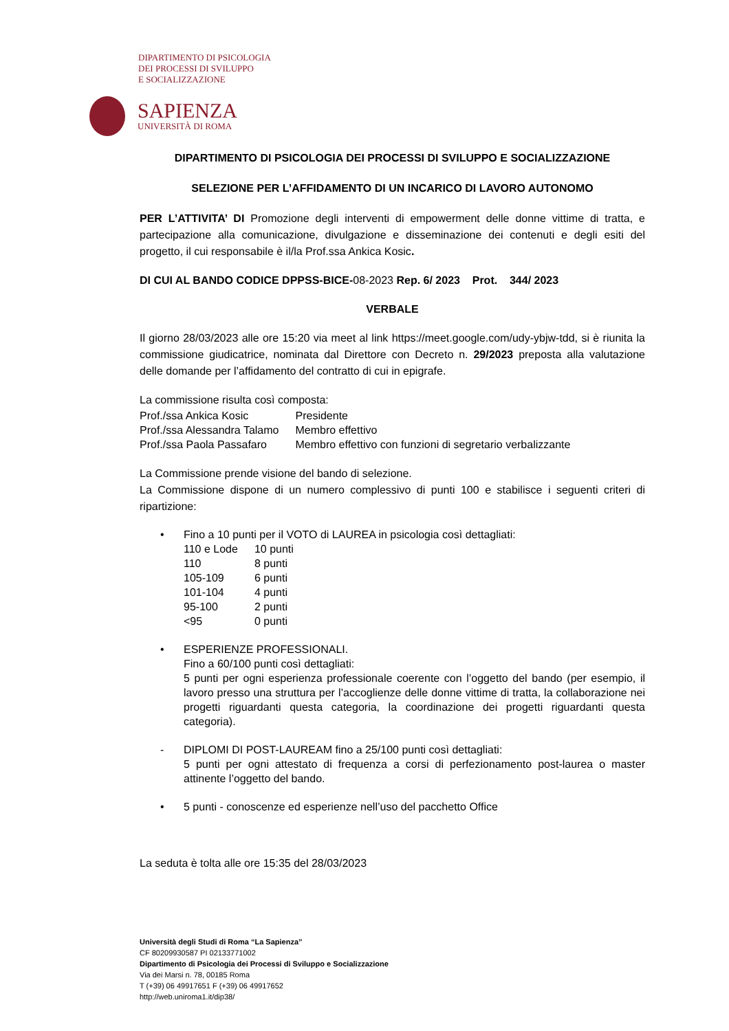DIPARTIMENTO DI PSICOLOGIA
DEI PROCESSI DI SVILUPPO
E SOCIALIZZAZIONE
SAPIENZA
UNIVERSITÀ DI ROMA
DIPARTIMENTO DI PSICOLOGIA DEI PROCESSI DI SVILUPPO E SOCIALIZZAZIONE
SELEZIONE PER L’AFFIDAMENTO DI UN INCARICO DI LAVORO AUTONOMO
PER L’ATTIVITA’ DI Promozione degli interventi di empowerment delle donne vittime di tratta, e partecipazione alla comunicazione, divulgazione e disseminazione dei contenuti e degli esiti del progetto, il cui responsabile è il/la Prof.ssa Ankica Kosic.
DI CUI AL BANDO CODICE DPPSS-BICE-08-2023 Rep. 6/ 2023 Prot. 344/ 2023
VERBALE
Il giorno 28/03/2023 alle ore 15:20 via meet al link https://meet.google.com/udy-ybjw-tdd, si è riunita la commissione giudicatrice, nominata dal Direttore con Decreto n. 29/2023 preposta alla valutazione delle domande per l’affidamento del contratto di cui in epigrafe.
La commissione risulta così composta:
| Prof./ssa Ankica Kosic | Presidente |
| Prof./ssa Alessandra Talamo | Membro effettivo |
| Prof./ssa Paola Passafaro | Membro effettivo con funzioni di segretario verbalizzante |
La Commissione prende visione del bando di selezione.
La Commissione dispone di un numero complessivo di punti 100 e stabilisce i seguenti criteri di ripartizione:
• Fino a 10 punti per il VOTO di LAUREA in psicologia così dettagliati:
| 110 e Lode | 10 punti |
| 110 | 8 punti |
| 105-109 | 6 punti |
| 101-104 | 4 punti |
| 95-100 | 2 punti |
| <95 | 0 punti |
• ESPERIENZE PROFESSIONALI.
Fino a 60/100 punti così dettagliati:
5 punti per ogni esperienza professionale coerente con l’oggetto del bando (per esempio, il lavoro presso una struttura per l’accoglienze delle donne vittime di tratta, la collaborazione nei progetti riguardanti questa categoria, la coordinazione dei progetti riguardanti questa categoria).
- DIPLOMI DI POST-LAUREAM fino a 25/100 punti così dettagliati:
5 punti per ogni attestato di frequenza a corsi di perfezionamento post-laurea o master attinente l’oggetto del bando.
• 5 punti - conoscenze ed esperienze nell’uso del pacchetto Office
La seduta è tolta alle ore 15:35 del 28/03/2023
Università degli Studi di Roma “La Sapienza”
CF 80209930587 PI 02133771002
Dipartimento di Psicologia dei Processi di Sviluppo e Socializzazione
Via dei Marsi n. 78, 00185 Roma
T (+39) 06 49917651 F (+39) 06 49917652
http://web.uniroma1.it/dip38/